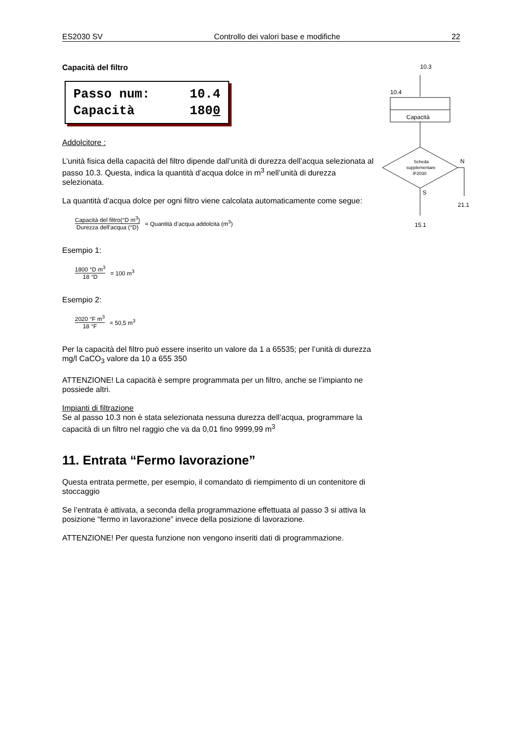ES2030 SV Controllo dei valori base e modifiche 22
Capacità del filtro
Passo num: 10.4
Capacità 1800
Addolcitore :
L’unità fisica della capacità del filtro dipende dall’unità di durezza dell’acqua selezionata al passo 10.3. Questa, indica la quantità d’acqua dolce in m<sup>3</sup> nell’unità di durezza selezionata.
La quantità d’acqua dolce per ogni filtro viene calcolata automaticamente come segue:
Capacità del filtro(°D m<sup>3</sup>)
Durezza dell’acqua (°D)
= Quantità d’acqua addolcita (m<sup>3</sup>)
Esempio 1:
1800 °D m<sup>3</sup>
18 °D
= 100 m<sup>3</sup>
Esempio 2:
2020 °F m<sup>3</sup>
18 °F
= 50,5 m<sup>3</sup>
Per la capacità del filtro può essere inserito un valore da 1 a 65535; per l’unità di durezza mg/l CaCO<sub>3</sub> valore da 10 a 655 350
ATTENZIONE! La capacità è sempre programmata per un filtro, anche se l’impianto ne possiede altri.
Impianti di filtrazione
Se al passo 10.3 non è stata selezionata nessuna durezza dell’acqua, programmare la capacità di un filtro nel raggio che va da 0,01 fino 9999,99 m<sup>3</sup>
11. Entrata “Fermo lavorazione”
Questa entrata permette, per esempio, il comandato di riempimento di un contenitore di stoccaggio
Se l’entrata è attivata, a seconda della programmazione effettuata al passo 3 si attiva la posizione “fermo in lavorazione” invece della posizione di lavorazione.
ATTENZIONE! Per questa funzione non vengono inseriti dati di programmazione.
10.3
10.4
Capacità
Scheda
supplementare
IF2030
N
21.1
S
15.1